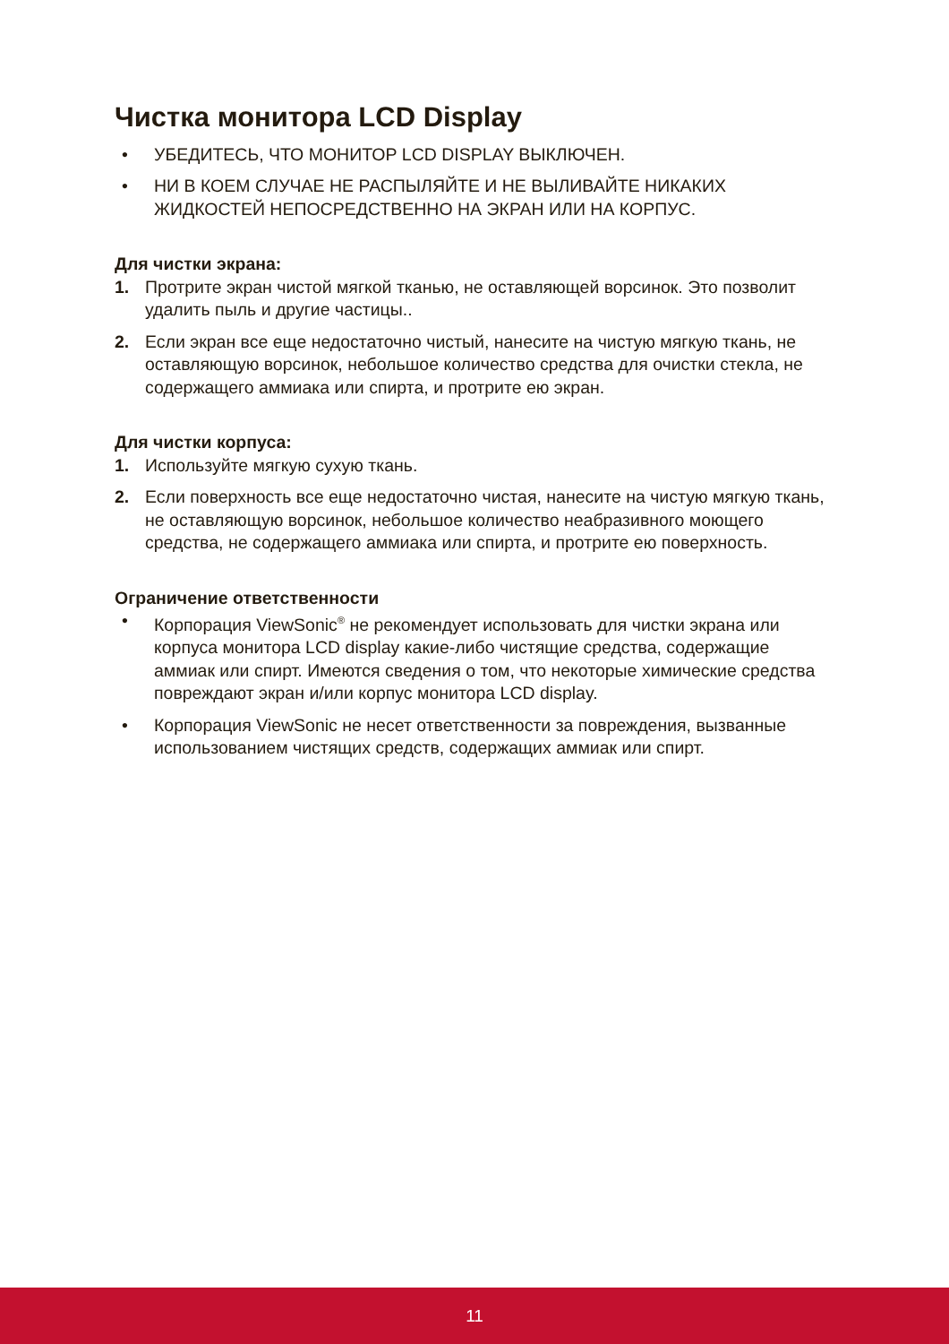Чистка монитора LCD Display
• УБЕДИТЕСЬ, ЧТО МОНИТОР LCD DISPLAY ВЫКЛЮЧЕН.
• НИ В КОЕМ СЛУЧАЕ НЕ РАСПЫЛЯЙТЕ И НЕ ВЫЛИВАЙТЕ НИКАКИХ ЖИДКОСТЕЙ НЕПОСРЕДСТВЕННО НА ЭКРАН ИЛИ НА КОРПУС.
Для чистки экрана:
1. Протрите экран чистой мягкой тканью, не оставляющей ворсинок. Это позволит удалить пыль и другие частицы..
2. Если экран все еще недостаточно чистый, нанесите на чистую мягкую ткань, не оставляющую ворсинок, небольшое количество средства для очистки стекла, не содержащего аммиака или спирта, и протрите ею экран.
Для чистки корпуса:
1. Используйте мягкую сухую ткань.
2. Если поверхность все еще недостаточно чистая, нанесите на чистую мягкую ткань, не оставляющую ворсинок, небольшое количество неабразивного моющего средства, не содержащего аммиака или спирта, и протрите ею поверхность.
Ограничение ответственности
• Корпорация ViewSonic<sup>®</sup> не рекомендует использовать для чистки экрана или корпуса монитора LCD display какие-либо чистящие средства, содержащие аммиак или спирт. Имеются сведения о том, что некоторые химические средства повреждают экран и/или корпус монитора LCD display.
• Корпорация ViewSonic не несет ответственности за повреждения, вызванные использованием чистящих средств, содержащих аммиак или спирт.
11